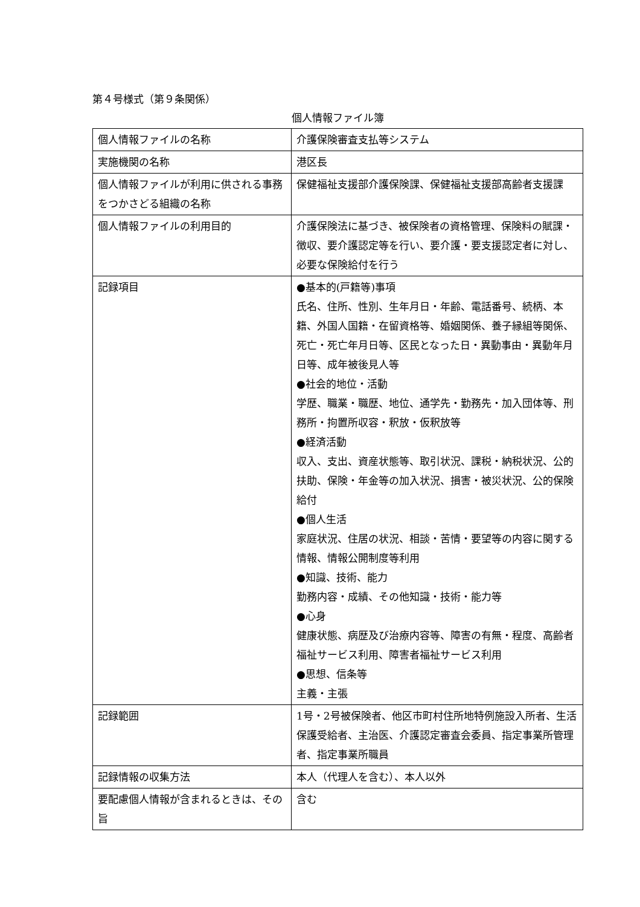第４号様式（第９条関係）
個人情報ファイル簿
| 個人情報ファイルの名称 | 介護保険審査支払等システム |
| 実施機関の名称 | 港区長 |
| 個人情報ファイルが利用に供される事務をつかさどる組織の名称 | 保健福祉支援部介護保険課、保健福祉支援部高齢者支援課 |
| 個人情報ファイルの利用目的 | 介護保険法に基づき、被保険者の資格管理、保険料の賦課・徴収、要介護認定等を行い、要介護・要支援認定者に対し、必要な保険給付を行う |
| 記録項目 | ●基本的(戸籍等)事項 氏名、住所、性別、生年月日・年齢、電話番号、続柄、本籍、外国人国籍・在留資格等、婚姻関係、養子縁組等関係、死亡・死亡年月日等、区民となった日・異動事由・異動年月日等、成年被後見人等 ●社会的地位・活動 学歴、職業・職歴、地位、通学先・勤務先・加入団体等、刑務所・拘置所収容・釈放・仮釈放等 ●経済活動 収入、支出、資産状態等、取引状況、課税・納税状況、公的扶助、保険・年金等の加入状況、損害・被災状況、公的保険給付 ●個人生活 家庭状況、住居の状況、相談・苦情・要望等の内容に関する情報、情報公開制度等利用 ●知識、技術、能力 勤務内容・成績、その他知識・技術・能力等 ●心身 健康状態、病歴及び治療内容等、障害の有無・程度、高齢者福祉サービス利用、障害者福祉サービス利用 ●思想、信条等 主義・主張 |
| 記録範囲 | 1号・2号被保険者、他区市町村住所地特例施設入所者、生活保護受給者、主治医、介護認定審査会委員、指定事業所管理者、指定事業所職員 |
| 記録情報の収集方法 | 本人（代理人を含む）、本人以外 |
| 要配慮個人情報が含まれるときは、その旨 | 含む |